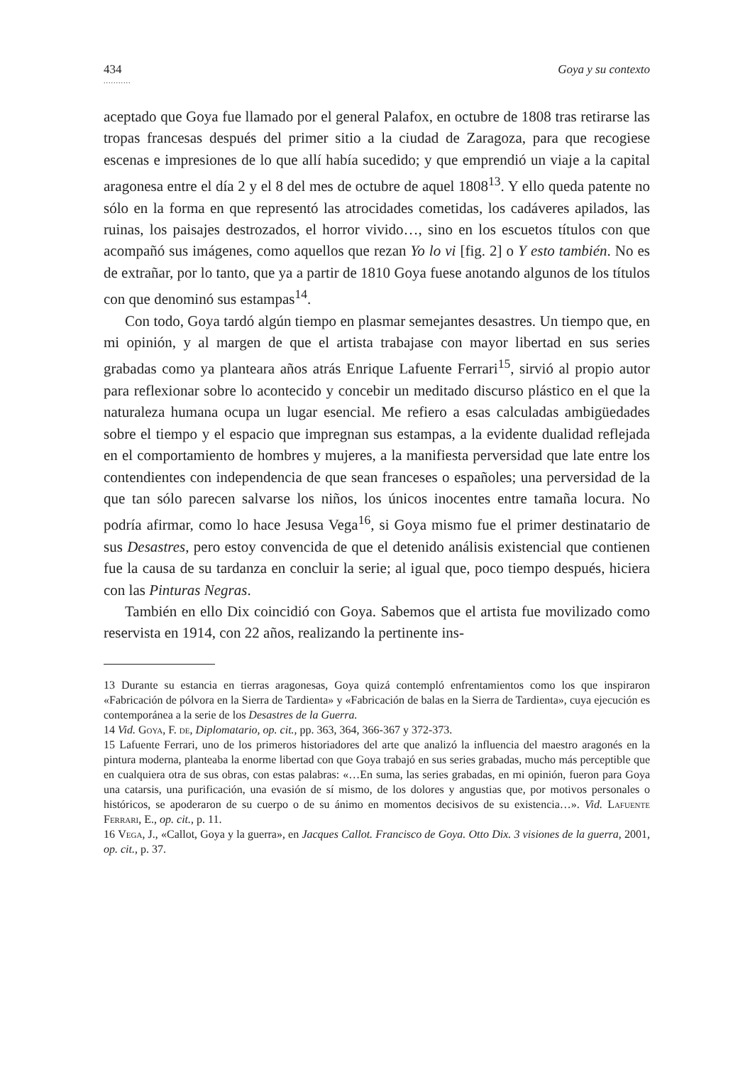434 Goya y su contexto
...........
aceptado que Goya fue llamado por el general Palafox, en octubre de 1808 tras retirarse las tropas francesas después del primer sitio a la ciudad de Zaragoza, para que recogiese escenas e impresiones de lo que allí había sucedido; y que emprendió un viaje a la capital aragonesa entre el día 2 y el 8 del mes de octubre de aquel 1808<sup>13</sup>. Y ello queda patente no sólo en la forma en que representó las atrocidades cometidas, los cadáveres apilados, las ruinas, los paisajes destrozados, el horror vivido…, sino en los escuetos títulos con que acompañó sus imágenes, como aquellos que rezan Yo lo vi [fig. 2] o Y esto también. No es de extrañar, por lo tanto, que ya a partir de 1810 Goya fuese anotando algunos de los títulos con que denominó sus estampas<sup>14</sup>.
Con todo, Goya tardó algún tiempo en plasmar semejantes desastres. Un tiempo que, en mi opinión, y al margen de que el artista trabajase con mayor libertad en sus series grabadas como ya planteara años atrás Enrique Lafuente Ferrari<sup>15</sup>, sirvió al propio autor para reflexionar sobre lo acontecido y concebir un meditado discurso plástico en el que la naturaleza humana ocupa un lugar esencial. Me refiero a esas calculadas ambigüedades sobre el tiempo y el espacio que impregnan sus estampas, a la evidente dualidad reflejada en el comportamiento de hombres y mujeres, a la manifiesta perversidad que late entre los contendientes con independencia de que sean franceses o españoles; una perversidad de la que tan sólo parecen salvarse los niños, los únicos inocentes entre tamaña locura. No podría afirmar, como lo hace Jesusa Vega<sup>16</sup>, si Goya mismo fue el primer destinatario de sus Desastres, pero estoy convencida de que el detenido análisis existencial que contienen fue la causa de su tardanza en concluir la serie; al igual que, poco tiempo después, hiciera con las Pinturas Negras.
También en ello Dix coincidió con Goya. Sabemos que el artista fue movilizado como reservista en 1914, con 22 años, realizando la pertinente ins-
13 Durante su estancia en tierras aragonesas, Goya quizá contempló enfrentamientos como los que inspiraron «Fabricación de pólvora en la Sierra de Tardienta» y «Fabricación de balas en la Sierra de Tardienta», cuya ejecución es contemporánea a la serie de los Desastres de la Guerra.
14 Vid. Goya, F. de, Diplomatario, op. cit., pp. 363, 364, 366-367 y 372-373.
15 Lafuente Ferrari, uno de los primeros historiadores del arte que analizó la influencia del maestro aragonés en la pintura moderna, planteaba la enorme libertad con que Goya trabajó en sus series grabadas, mucho más perceptible que en cualquiera otra de sus obras, con estas palabras: «…En suma, las series grabadas, en mi opinión, fueron para Goya una catarsis, una purificación, una evasión de sí mismo, de los dolores y angustias que, por motivos personales o históricos, se apoderaron de su cuerpo o de su ánimo en momentos decisivos de su existencia…». Vid. Lafuente Ferrari, E., op. cit., p. 11.
16 Vega, J., «Callot, Goya y la guerra», en Jacques Callot. Francisco de Goya. Otto Dix. 3 visiones de la guerra, 2001, op. cit., p. 37.